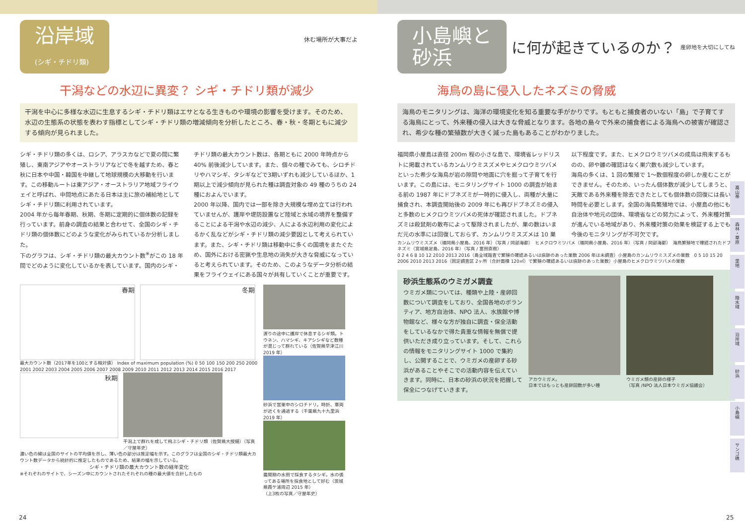沿岸域
(シギ・チドリ類)
休む場所が大事だよ
干潟などの水辺に異変？ シギ・チドリ類が減少
干潟を中心に多様な水辺に生息するシギ・チドリ類はエサとなる生きものや環境の影響を受けます。そのため、水辺の生態系の状態を表わす指標としてシギ・チドリ類の増減傾向を分析したところ、春・秋・冬期ともに減少する傾向が見られました。
シギ・チドリ類の多くは、ロシア、アラスカなどで夏の間に繁殖し、東南アジアやオーストラリアなどで冬を越すため、春と秋に日本や中国・韓国を中継して地球規模の大移動を行います。この移動ルートは東アジア・オーストラリア地域フライウェイと呼ばれ、中間地点にあたる日本は主に旅の補給地としてシギ・チドリ類に利用されています。
2004 年から毎年春期、秋期、冬期に定期的に個体数の記録を行っています。前身の調査の結果と合わせて、全国のシギ・チドリ類の個体数にどのような変化がみられているか分析しました。
下のグラフは、シギ・チドリ類の最大カウント数<sup>※</sup>がこの 18 年間でどのように変化しているかを表しています。国内のシギ・チドリ類の最大カウント数は、各期ともに 2000 年時点から 40% 前後減少しています。また、個々の種でみても、シロチドリやハマシギ、タシギなどで3期いずれも減少しているほか、1期以上で減少傾向が見られた種は調査対象の 49 種のうちの 24 種におよんでいます。
2000 年以降、国内では一部を除き大規模な埋め立ては行われていませんが、護岸や堤防設置など陸域と水域の境界を整備することによる干潟や水辺の減少、人による水辺利用の変化によるかく乱などがシギ・チドリ類の減少要因として考えられています。また、シギ・チドリ類は移動中に多くの国境をまたぐため、国外における密猟や生息地の消失が大きな脅威になっていると考えられています。そのため、このようなデータ分析の結果をフライウェイにある国々が共有していくことが重要です。
春期 冬期
最大カウント数（2017年を100とする相対値） Index of maximum population (%) 0 50 100 150 200 250 2000 2001 2002 2003 2004 2005 2006 2007 2008 2009 2010 2011 2012 2013 2014 2015 2016 2017
秋期
干潟上で群れを成して飛ぶシギ・チドリ類（佐賀県大授搦）（写真／守屋年史）
濃い色の線は全国のサイトの平均値を示し、薄い色の部分は推定幅を示す。このグラフは全国のシギ・チドリ類最大カウント数データから統計的に推定したものであるため、結果の幅を示している。
シギ・チドリ類の最大カウント数の経年変化
※それぞれのサイトで、シーズン中にカウントされたそれぞれの種の最大値を合計したもの
渡りの途中に護岸で休息するシギ類。トウネン、ハマシギ、キアシシギなど数種が混じって群れている（佐賀県早津江川 2019 年）
砂浜で営巣中のシロチドリ。時折、車両が近くを通過する（千葉県九十九里浜 2019 年）
農閑期の水田で採食するタシギ。水の張ってある場所を採食地として好む（茨城県霞ケ浦周辺 2015 年）
（上3枚の写真／守屋年史）
24
小島嶼と
砂浜
に何が起きているのか？
産卵地を大切にしてね
海鳥の島に侵入したネズミの脅威
海鳥のモニタリングは、海洋の環境変化を知る重要な手がかりです。もともと捕食者のいない「島」で子育てする海鳥にとって、外来種の侵入は大きな脅威となります。各地の島々で外来の捕食者による海鳥への被害が確認され、希少な種の繁殖数が大きく減った島もあることがわかりました。
福岡県小屋島は直径 200m 程の小さな島で、環境省レッドリストに掲載されているカンムリウミスズメやヒメクロウミツバメといった希少な海鳥が岩の隙間や地面に穴を掘って子育てを行います。この島には、モニタリングサイト 1000 の調査が始まる前の 1987 年にドブネズミが一時的に侵入し、両種が大量に捕食され、本調査開始後の 2009 年にも再びドブネズミの侵入と多数のヒメクロウミツバメの死体が確認されました。ドブネズミは殺鼠剤の散布によって駆除されましたが、巣の数はいまだ元の水準には回復しておらず、カンムリウミスズメは 10 巣以下程度です。また、ヒメクロウミツバメの成鳥は飛来するものの、卵や雛の確認はなく巣穴数も減少しています。
海鳥の多くは、1 回の繁殖で 1～数個程度の卵しか産むことができません。そのため、いったん個体数が減少してしまうと、天敵である外来種を除去できたとしても個体数の回復には長い時間を必要とします。全国の海鳥繁殖地では、小屋島の他にも自治体や地元の団体、環境省などの努力によって、外来種対策が進んでいる地域があり、外来種対策の効果を検証する上でも今後のモニタリングが不可欠です。
カンムリウミスズメ（福岡県小屋島、2016 年）（写真 / 岡部海都）　ヒメクロウミツバメ（福岡県小屋島、2016 年）（写真 / 岡部海都）　海鳥繁殖地で確認されたドブネズミ（宮城県足島、2016 年）（写真 / 富田直樹）
0 2 4 6 8 10 12 2010 2013 2016（島全域踏査で繁殖の確認あるいは痕跡のあった巣数 2006 年は未調査）小屋島のカンムリウミスズメの巣数　0 5 10 15 20 2006 2010 2013 2016（固定調査区 2ヶ所（合計面積 120㎡）で繁殖の確認あるいは痕跡のあった巣数）小屋島のヒメクロウミツバメの巣数
砂浜生態系のウミガメ調査
ウミガメ類については、種類や上陸・産卵回数について調査をしており、全国各地のボランティア、地方自治体、NPO 法人、水族館や博物館など、様々な方が独自に調査・保全活動をしているなかで得た貴重な情報を無償で提供いただき成り立っています。そして、これらの情報をモニタリングサイト 1000 で集約し、公開することで、ウミガメの産卵する砂浜があることやそこでの活動内容を伝えていきます。同時に、日本の砂浜の状況を把握して保全につなげていきます。
アカウミガメ。
日本ではもっとも産卵回数が多い種
ウミガメ類の産卵の様子
（写真 /NPO 法人日本ウミガメ協議会）
高山帯
森林・草原
里地
陸水域
沿岸域
砂浜
小島嶼
サンゴ礁
25